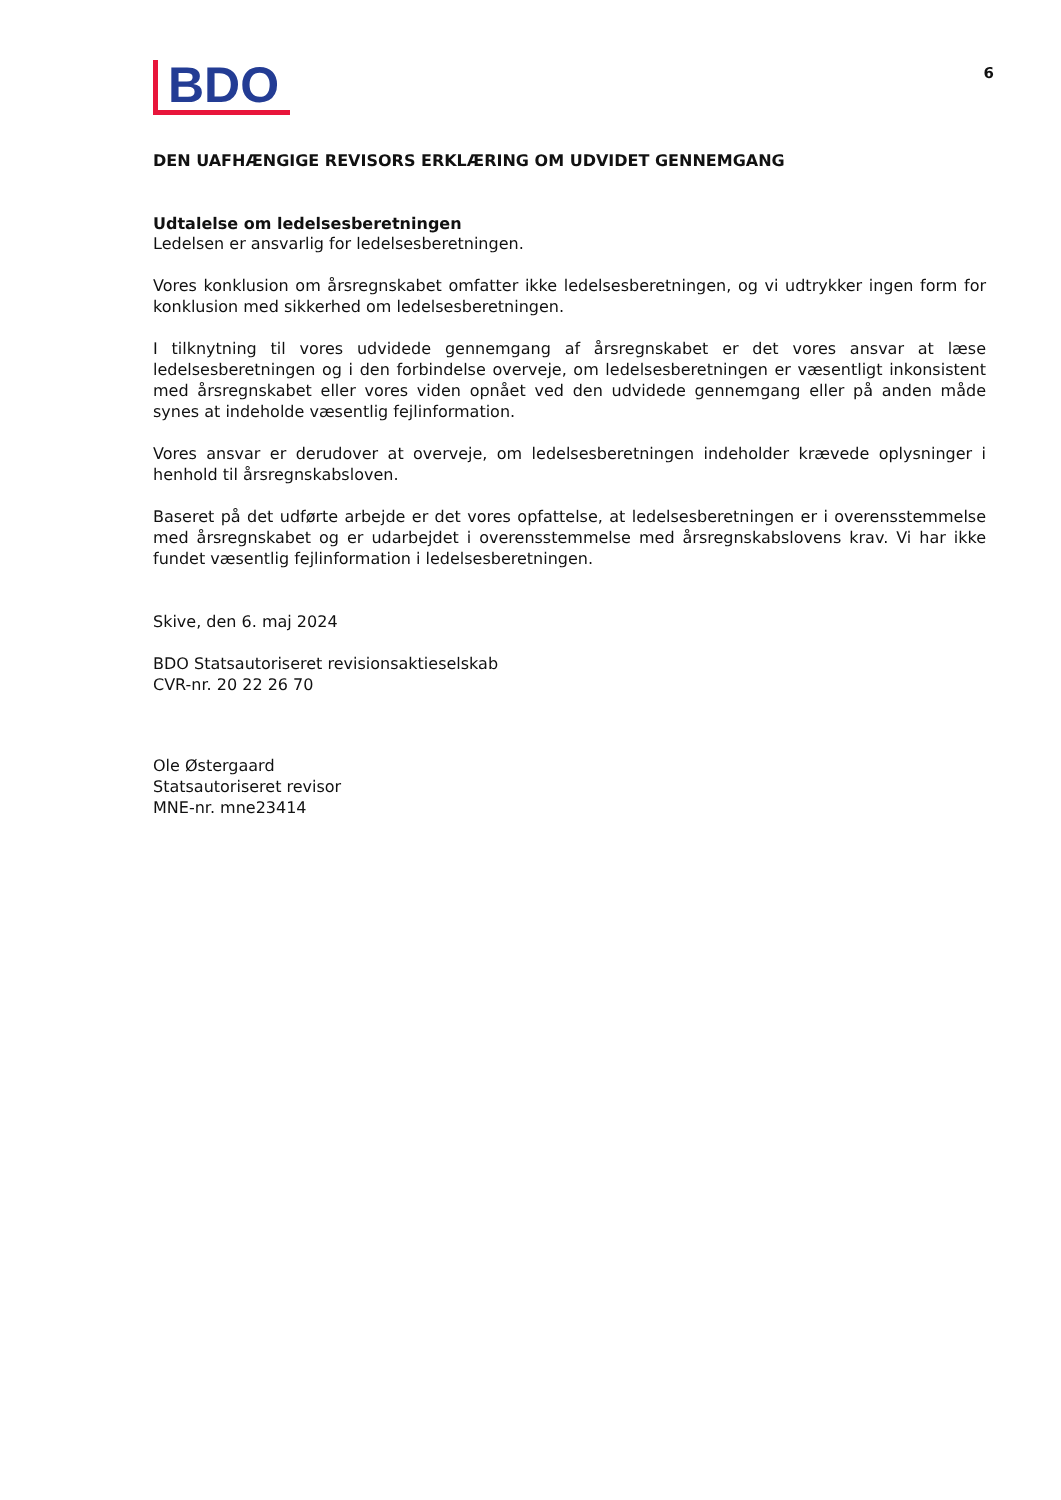BDO
6
DEN UAFHÆNGIGE REVISORS ERKLÆRING OM UDVIDET GENNEMGANG
Udtalelse om ledelsesberetningen
Ledelsen er ansvarlig for ledelsesberetningen.
Vores konklusion om årsregnskabet omfatter ikke ledelsesberetningen, og vi udtrykker ingen form for konklusion med sikkerhed om ledelsesberetningen.
I tilknytning til vores udvidede gennemgang af årsregnskabet er det vores ansvar at læse ledelsesberet­ningen og i den forbindelse overveje, om ledelsesberetningen er væsentligt inkonsistent med årsregn­skabet eller vores viden opnået ved den udvidede gennemgang eller på anden måde synes at indeholde væsentlig fejlinformation.
Vores ansvar er derudover at overveje, om ledelsesberetningen indeholder krævede oplysninger i henhold til årsregnskabsloven.
Baseret på det udførte arbejde er det vores opfattelse, at ledelsesberetningen er i overensstemmelse med årsregnskabet og er udarbejdet i overensstemmelse med årsregnskabslovens krav. Vi har ikke fundet væsentlig fejlinformation i ledelsesberetningen.
Skive, den 6. maj 2024
BDO Statsautoriseret revisionsaktieselskab
CVR-nr. 20 22 26 70
Ole Østergaard
Statsautoriseret revisor
MNE-nr. mne23414